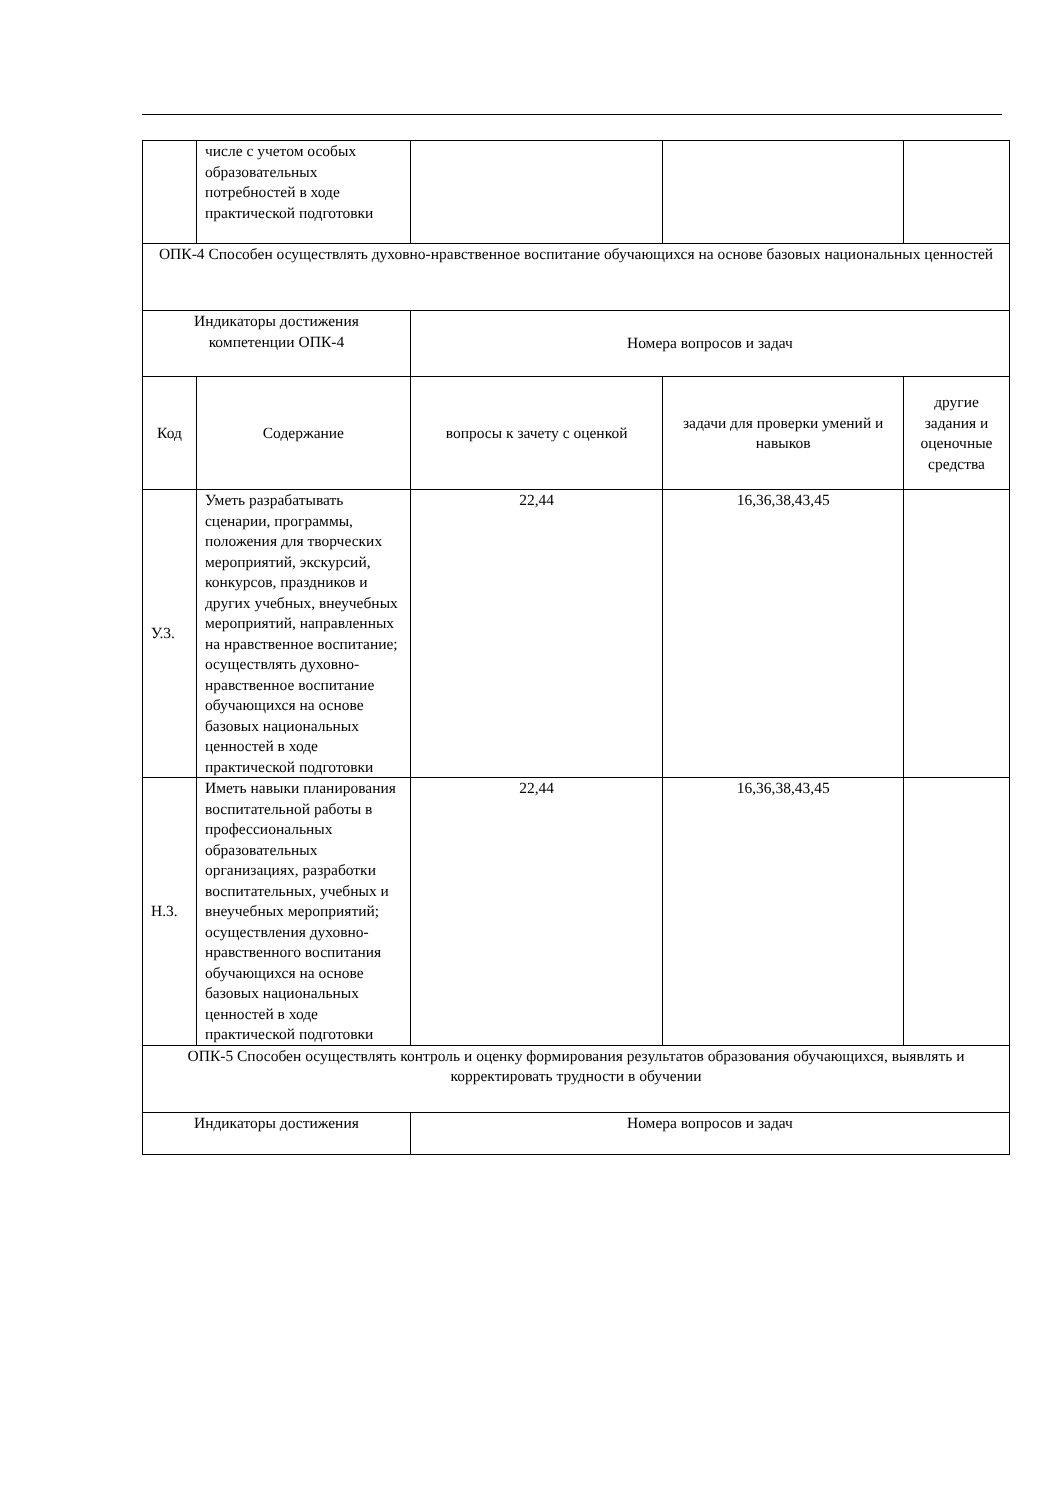| | числе с учетом особых образовательных потребностей в ходе практической подготовки | | | |
| ОПК-4 Способен осуществлять духовно-нравственное воспитание обучающихся на основе базовых национальных ценностей | | | | |
| Индикаторы достижения компетенции ОПК-4 | | Номера вопросов и задач | | |
| Код | Содержание | вопросы к зачету с оценкой | задачи для проверки умений и навыков | другие задания и оценочные средства |
| У.3. | Уметь разрабатывать сценарии, программы, положения для творческих мероприятий, экскурсий, конкурсов, праздников и других учебных, внеучебных мероприятий, направленных на нравственное воспитание; осуществлять духовно-нравственное воспитание обучающихся на основе базовых национальных ценностей в ходе практической подготовки | 22,44 | 16,36,38,43,45 | |
| Н.3. | Иметь навыки планирования воспитательной работы в профессиональных образовательных организациях, разработки воспитательных, учебных и внеучебных мероприятий; осуществления духовно-нравственного воспитания обучающихся на основе базовых национальных ценностей в ходе практической подготовки | 22,44 | 16,36,38,43,45 | |
| ОПК-5 Способен осуществлять контроль и оценку формирования результатов образования обучающихся, выявлять и корректировать трудности в обучении | | | | |
| Индикаторы достижения | | Номера вопросов и задач | | |